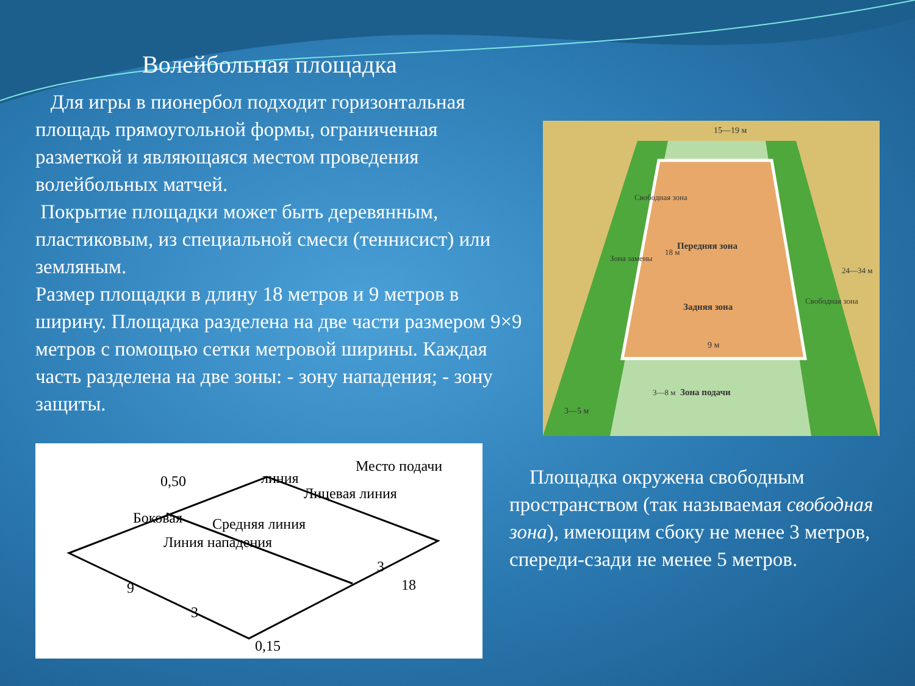Волейбольная площадка
Для игры в пионербол подходит горизонтальная площадь прямоугольной формы, ограниченная разметкой и являющаяся местом проведения волейбольных матчей.
Покрытие площадки может быть деревянным, пластиковым, из специальной смеси (теннисист) или земляным.
Размер площадки в длину 18 метров и 9 метров в ширину. Площадка разделена на две части размером 9×9 метров с помощью сетки метровой ширины. Каждая часть разделена на две зоны: - зону нападения; - зону защиты.
15—19 м
Передняя зона
Задняя зона
9 м
Зона подачи
3—5 м
Свободная зона
Зона замены
Свободная зона
24—34 м
18 м
3—8 м
0,50
Боковая
линия
Место подачи
Лицевая линия
Средняя линия
Линия нападения
9
3
18
3
0,15
Площадка окружена свободным пространством (так называемая свободная зона), имеющим сбоку не менее 3 метров, спереди-сзади не менее 5 метров.